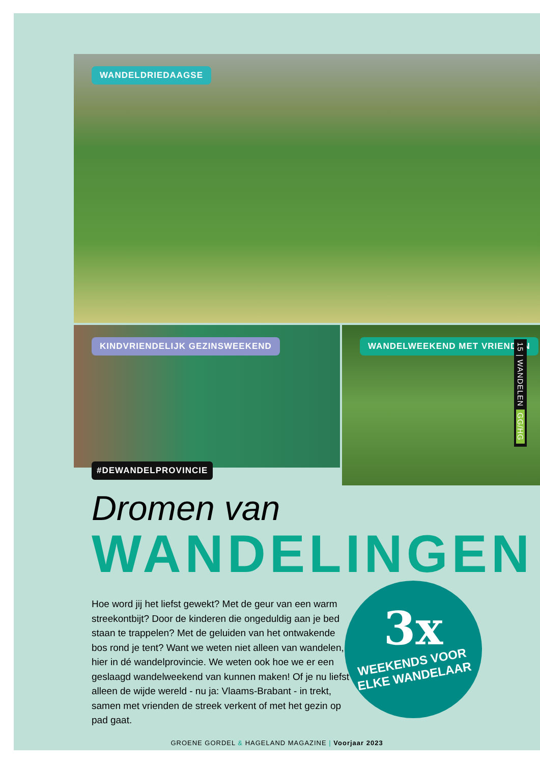WANDELDRIEDAAGSE
KINDVRIENDELIJK GEZINSWEEKEND WANDELWEEKEND MET VRIENDEN
15 | WANDELEN GG/HG
#DEWANDELPROVINCIE
Dromen van
WANDELINGEN
Hoe word jij het liefst gewekt? Met de geur van een warm streekontbijt? Door de kinderen die ongeduldig aan je bed staan te trappelen? Met de geluiden van het ontwakende bos rond je tent? Want we weten niet alleen van wandelen, hier in dé wandelprovincie. We weten ook hoe we er een geslaagd wandelweekend van kunnen maken! Of je nu liefst alleen de wijde wereld - nu ja: Vlaams-Brabant - in trekt, samen met vrienden de streek verkent of met het gezin op pad gaat.
3x
WEEKENDS VOOR
ELKE WANDELAAR
GROENE GORDEL & HAGELAND MAGAZINE | Voorjaar 2023